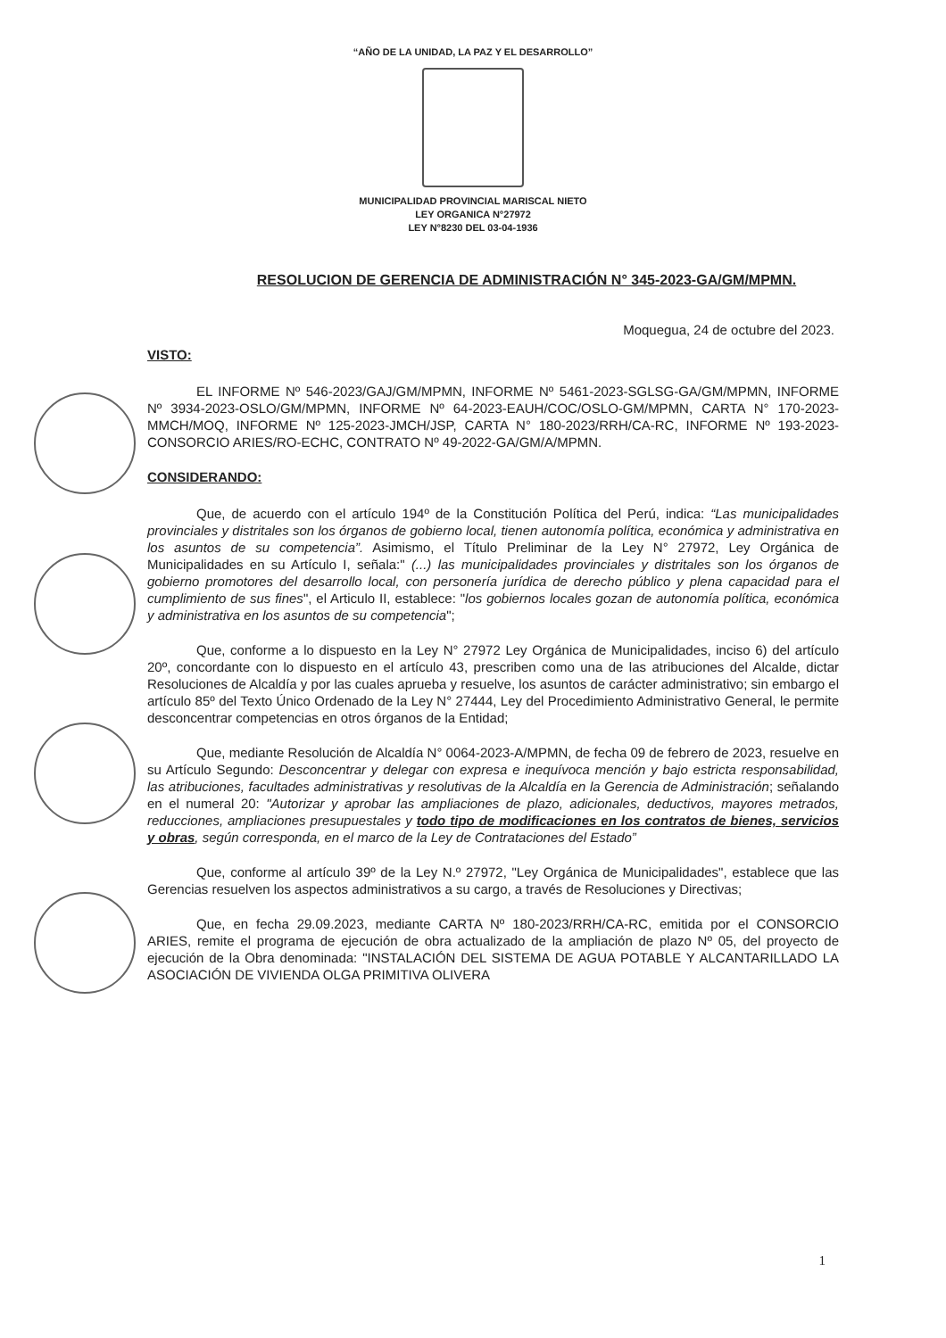“AÑO DE LA UNIDAD, LA PAZ Y EL DESARROLLO”
MUNICIPALIDAD PROVINCIAL MARISCAL NIETO
LEY ORGANICA N°27972
LEY N°8230 DEL 03-04-1936
RESOLUCION DE GERENCIA DE ADMINISTRACIÓN N° 345-2023-GA/GM/MPMN.
Moquegua, 24 de octubre del 2023.
VISTO:
EL INFORME Nº 546-2023/GAJ/GM/MPMN, INFORME Nº 5461-2023-SGLSG-GA/GM/MPMN, INFORME Nº 3934-2023-OSLO/GM/MPMN, INFORME Nº 64-2023-EAUH/COC/OSLO-GM/MPMN, CARTA N° 170-2023-MMCH/MOQ, INFORME Nº 125-2023-JMCH/JSP, CARTA N° 180-2023/RRH/CA-RC, INFORME Nº 193-2023-CONSORCIO ARIES/RO-ECHC, CONTRATO Nº 49-2022-GA/GM/A/MPMN.
CONSIDERANDO:
Que, de acuerdo con el artículo 194º de la Constitución Política del Perú, indica: “Las municipalidades provinciales y distritales son los órganos de gobierno local, tienen autonomía política, económica y administrativa en los asuntos de su competencia”. Asimismo, el Título Preliminar de la Ley N° 27972, Ley Orgánica de Municipalidades en su Artículo I, señala:" (...) las municipalidades provinciales y distritales son los órganos de gobierno promotores del desarrollo local, con personería jurídica de derecho público y plena capacidad para el cumplimiento de sus fines", el Articulo II, establece: "los gobiernos locales gozan de autonomía política, económica y administrativa en los asuntos de su competencia";
Que, conforme a lo dispuesto en la Ley N° 27972 Ley Orgánica de Municipalidades, inciso 6) del artículo 20º, concordante con lo dispuesto en el artículo 43, prescriben como una de las atribuciones del Alcalde, dictar Resoluciones de Alcaldía y por las cuales aprueba y resuelve, los asuntos de carácter administrativo; sin embargo el artículo 85º del Texto Único Ordenado de la Ley N° 27444, Ley del Procedimiento Administrativo General, le permite desconcentrar competencias en otros órganos de la Entidad;
Que, mediante Resolución de Alcaldía N° 0064-2023-A/MPMN, de fecha 09 de febrero de 2023, resuelve en su Artículo Segundo: Desconcentrar y delegar con expresa e inequívoca mención y bajo estricta responsabilidad, las atribuciones, facultades administrativas y resolutivas de la Alcaldía en la Gerencia de Administración; señalando en el numeral 20: "Autorizar y aprobar las ampliaciones de plazo, adicionales, deductivos, mayores metrados, reducciones, ampliaciones presupuestales y todo tipo de modificaciones en los contratos de bienes, servicios y obras, según corresponda, en el marco de la Ley de Contrataciones del Estado”
Que, conforme al artículo 39º de la Ley N.º 27972, "Ley Orgánica de Municipalidades", establece que las Gerencias resuelven los aspectos administrativos a su cargo, a través de Resoluciones y Directivas;
Que, en fecha 29.09.2023, mediante CARTA Nº 180-2023/RRH/CA-RC, emitida por el CONSORCIO ARIES, remite el programa de ejecución de obra actualizado de la ampliación de plazo Nº 05, del proyecto de ejecución de la Obra denominada: "INSTALACIÓN DEL SISTEMA DE AGUA POTABLE Y ALCANTARILLADO LA ASOCIACIÓN DE VIVIENDA OLGA PRIMITIVA OLIVERA
1